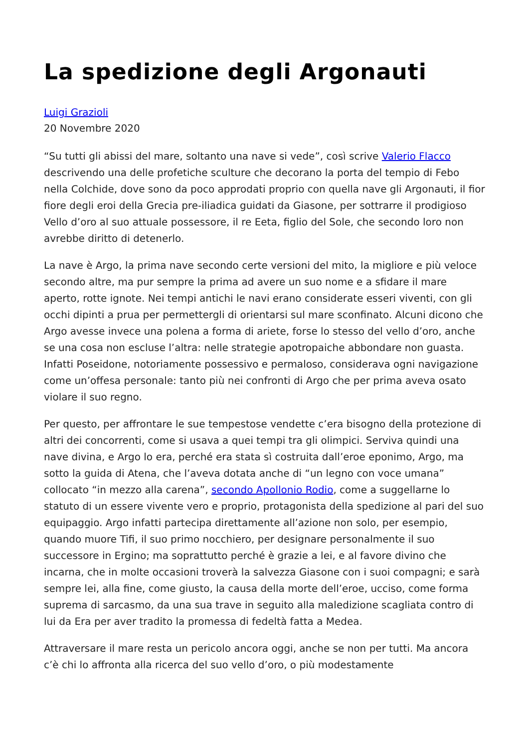La spedizione degli Argonauti
Luigi Grazioli
20 Novembre 2020
“Su tutti gli abissi del mare, soltanto una nave si vede”, così scrive Valerio Flacco descrivendo una delle profetiche sculture che decorano la porta del tempio di Febo nella Colchide, dove sono da poco approdati proprio con quella nave gli Argonauti, il fior fiore degli eroi della Grecia pre-iliadica guidati da Giasone, per sottrarre il prodigioso Vello d’oro al suo attuale possessore, il re Eeta, figlio del Sole, che secondo loro non avrebbe diritto di detenerlo.
La nave è Argo, la prima nave secondo certe versioni del mito, la migliore e più veloce secondo altre, ma pur sempre la prima ad avere un suo nome e a sfidare il mare aperto, rotte ignote. Nei tempi antichi le navi erano considerate esseri viventi, con gli occhi dipinti a prua per permettergli di orientarsi sul mare sconfinato. Alcuni dicono che Argo avesse invece una polena a forma di ariete, forse lo stesso del vello d’oro, anche se una cosa non escluse l’altra: nelle strategie apotropaiche abbondare non guasta. Infatti Poseidone, notoriamente possessivo e permaloso, considerava ogni navigazione come un’offesa personale: tanto più nei confronti di Argo che per prima aveva osato violare il suo regno.
Per questo, per affrontare le sue tempestose vendette c’era bisogno della protezione di altri dei concorrenti, come si usava a quei tempi tra gli olimpici. Serviva quindi una nave divina, e Argo lo era, perché era stata sì costruita dall’eroe eponimo, Argo, ma sotto la guida di Atena, che l’aveva dotata anche di “un legno con voce umana” collocato “in mezzo alla carena”, secondo Apollonio Rodio, come a suggellarne lo statuto di un essere vivente vero e proprio, protagonista della spedizione al pari del suo equipaggio. Argo infatti partecipa direttamente all’azione non solo, per esempio, quando muore Tifi, il suo primo nocchiero, per designare personalmente il suo successore in Ergino; ma soprattutto perché è grazie a lei, e al favore divino che incarna, che in molte occasioni troverà la salvezza Giasone con i suoi compagni; e sarà sempre lei, alla fine, come giusto, la causa della morte dell’eroe, ucciso, come forma suprema di sarcasmo, da una sua trave in seguito alla maledizione scagliata contro di lui da Era per aver tradito la promessa di fedeltà fatta a Medea.
Attraversare il mare resta un pericolo ancora oggi, anche se non per tutti. Ma ancora c’è chi lo affronta alla ricerca del suo vello d’oro, o più modestamente